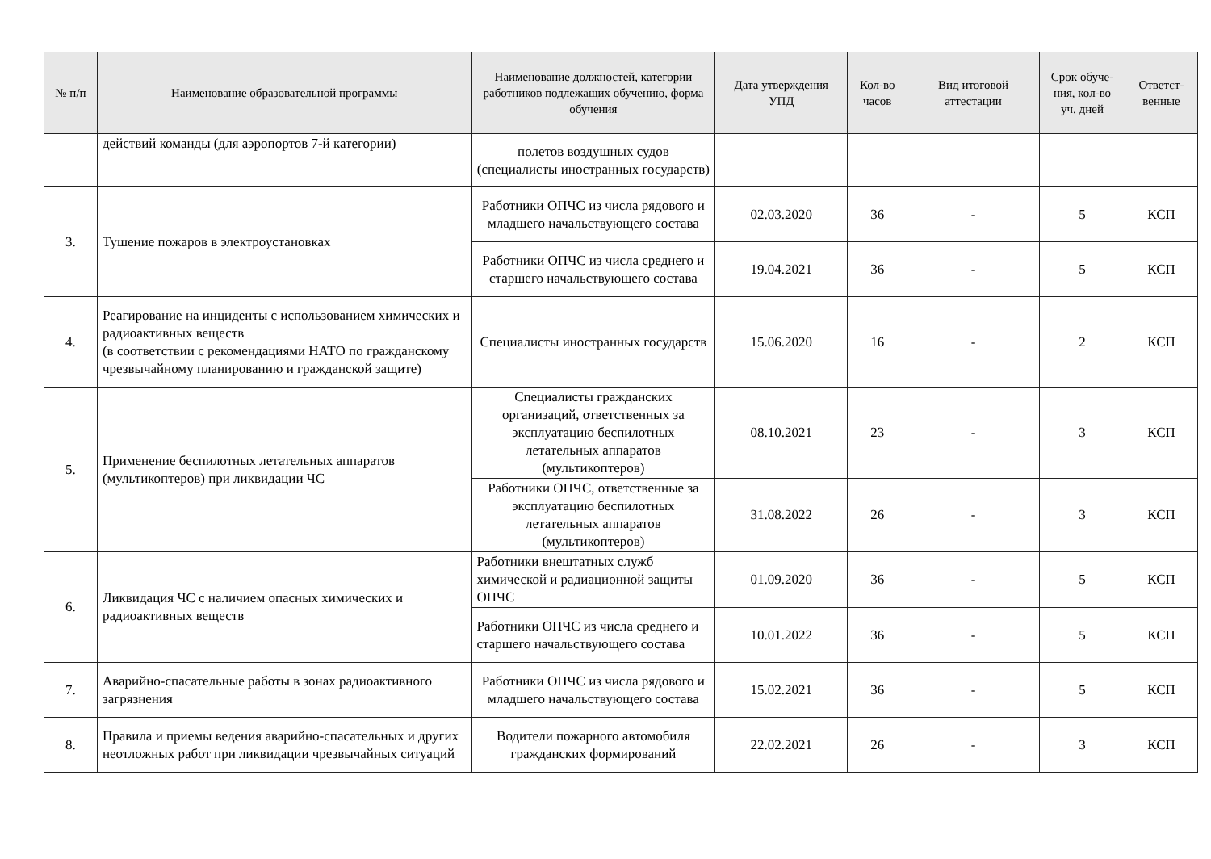| № п/п | Наименование образовательной программы | Наименование должностей, категории работников подлежащих обучению, форма обучения | Дата утверждения УПД | Кол-во часов | Вид итоговой аттестации | Срок обуче-ния, кол-во уч. дней | Ответст-венные |
| --- | --- | --- | --- | --- | --- | --- | --- |
| | действий команды (для аэропортов 7-й категории) | полетов воздушных судов (специалисты иностранных государств) | | | | | |
| 3. | Тушение пожаров в электроустановках | Работники ОПЧС из числа рядового и младшего начальствующего состава | 02.03.2020 | 36 | - | 5 | КСП |
| | | Работники ОПЧС из числа среднего и старшего начальствующего состава | 19.04.2021 | 36 | - | 5 | КСП |
| 4. | Реагирование на инциденты с использованием химических и радиоактивных веществ (в соответствии с рекомендациями НАТО по гражданскому чрезвычайному планированию и гражданской защите) | Специалисты иностранных государств | 15.06.2020 | 16 | - | 2 | КСП |
| 5. | Применение беспилотных летательных аппаратов (мультикоптеров) при ликвидации ЧС | Специалисты гражданских организаций, ответственных за эксплуатацию беспилотных летательных аппаратов (мультикоптеров) | 08.10.2021 | 23 | - | 3 | КСП |
| | | Работники ОПЧС, ответственные за эксплуатацию беспилотных летательных аппаратов (мультикоптеров) | 31.08.2022 | 26 | - | 3 | КСП |
| 6. | Ликвидация ЧС с наличием опасных химических и радиоактивных веществ | Работники внештатных служб химической и радиационной защиты ОПЧС | 01.09.2020 | 36 | - | 5 | КСП |
| | | Работники ОПЧС из числа среднего и старшего начальствующего состава | 10.01.2022 | 36 | - | 5 | КСП |
| 7. | Аварийно-спасательные работы в зонах радиоактивного загрязнения | Работники ОПЧС из числа рядового и младшего начальствующего состава | 15.02.2021 | 36 | - | 5 | КСП |
| 8. | Правила и приемы ведения аварийно-спасательных и других неотложных работ при ликвидации чрезвычайных ситуаций | Водители пожарного автомобиля гражданских формирований | 22.02.2021 | 26 | - | 3 | КСП |